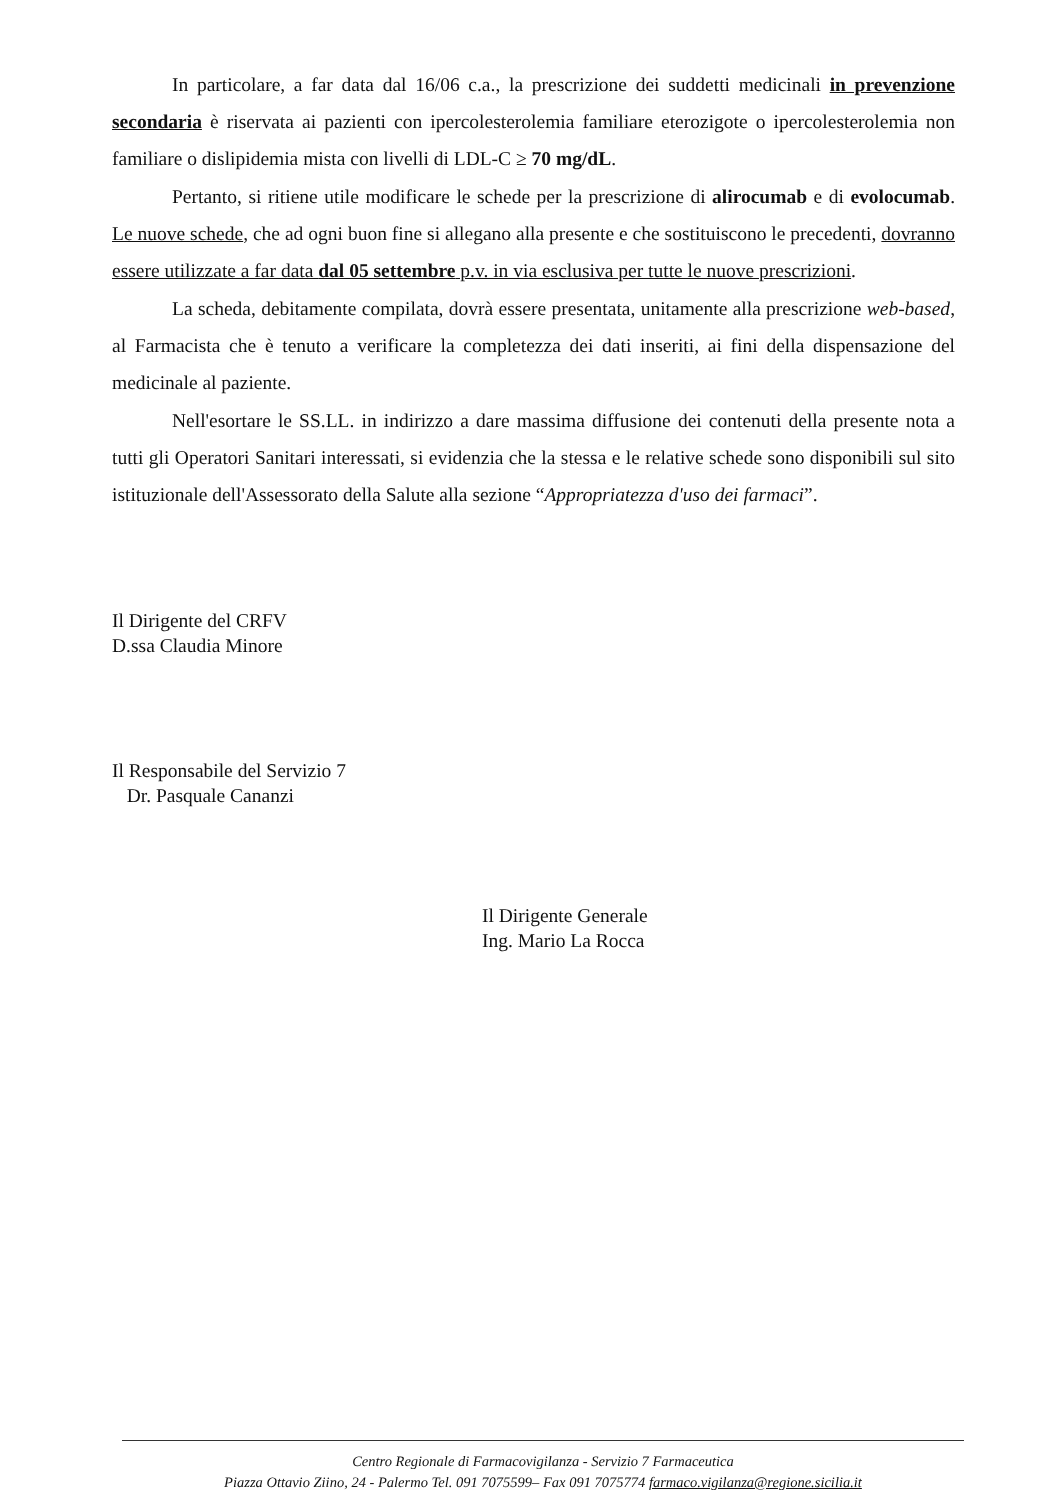In particolare, a far data dal 16/06 c.a., la prescrizione dei suddetti medicinali in prevenzione secondaria è riservata ai pazienti con ipercolesterolemia familiare eterozigote o ipercolesterolemia non familiare o dislipidemia mista con livelli di LDL-C ≥ 70 mg/dL.
Pertanto, si ritiene utile modificare le schede per la prescrizione di alirocumab e di evolocumab. Le nuove schede, che ad ogni buon fine si allegano alla presente e che sostituiscono le precedenti, dovranno essere utilizzate a far data dal 05 settembre p.v. in via esclusiva per tutte le nuove prescrizioni.
La scheda, debitamente compilata, dovrà essere presentata, unitamente alla prescrizione web-based, al Farmacista che è tenuto a verificare la completezza dei dati inseriti, ai fini della dispensazione del medicinale al paziente.
Nell'esortare le SS.LL. in indirizzo a dare massima diffusione dei contenuti della presente nota a tutti gli Operatori Sanitari interessati, si evidenzia che la stessa e le relative schede sono disponibili sul sito istituzionale dell'Assessorato della Salute alla sezione “Appropriatezza d'uso dei farmaci”.
Il Dirigente del CRFV
D.ssa Claudia Minore
Il Responsabile del Servizio 7
Dr. Pasquale Cananzi
Il Dirigente Generale
Ing. Mario La Rocca
Centro Regionale di Farmacovigilanza - Servizio 7 Farmaceutica
Piazza Ottavio Ziino, 24 - Palermo Tel. 091 7075599– Fax 091 7075774 farmaco.vigilanza@regione.sicilia.it